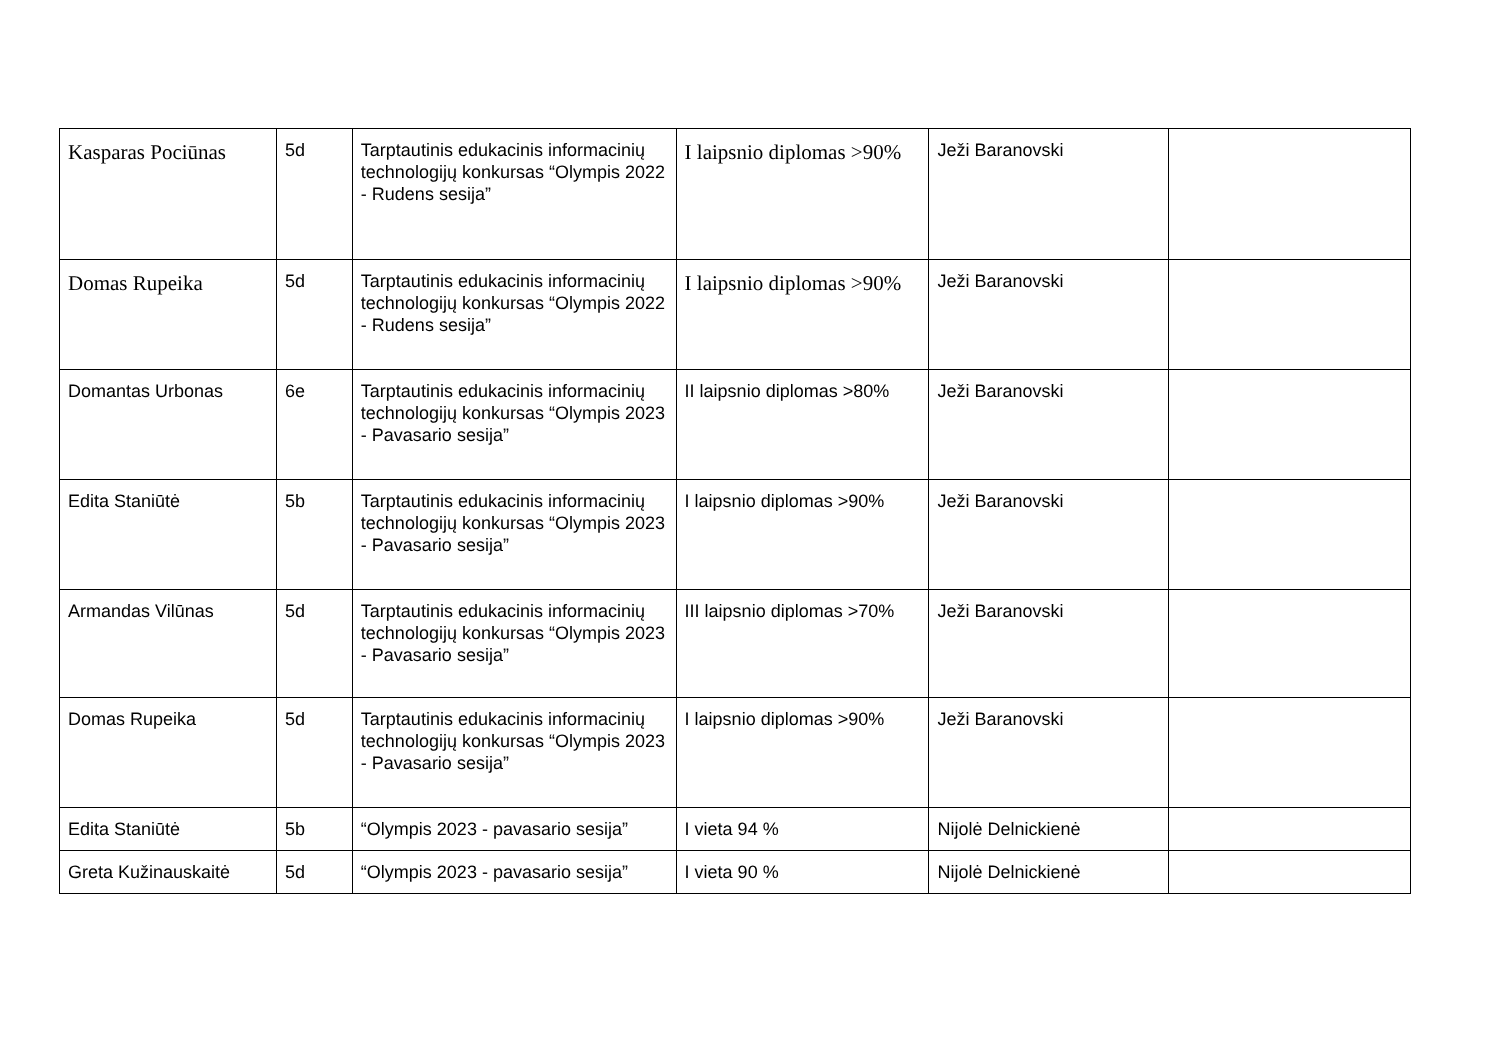| Kasparas Pociūnas | 5d | Tarptautinis edukacinis informacinių technologijų konkursas “Olympis 2022 - Rudens sesija” | I laipsnio diplomas >90% | Ježi Baranovski | |
| Domas Rupeika | 5d | Tarptautinis edukacinis informacinių technologijų konkursas “Olympis 2022 - Rudens sesija” | I laipsnio diplomas >90% | Ježi Baranovski | |
| Domantas Urbonas | 6e | Tarptautinis edukacinis informacinių technologijų konkursas “Olympis 2023 - Pavasario sesija” | II laipsnio diplomas >80% | Ježi Baranovski | |
| Edita Staniūtė | 5b | Tarptautinis edukacinis informacinių technologijų konkursas “Olympis 2023 - Pavasario sesija” | I laipsnio diplomas >90% | Ježi Baranovski | |
| Armandas Vilūnas | 5d | Tarptautinis edukacinis informacinių technologijų konkursas “Olympis 2023 - Pavasario sesija” | III laipsnio diplomas >70% | Ježi Baranovski | |
| Domas Rupeika | 5d | Tarptautinis edukacinis informacinių technologijų konkursas “Olympis 2023 - Pavasario sesija” | I laipsnio diplomas >90% | Ježi Baranovski | |
| Edita Staniūtė | 5b | “Olympis 2023 - pavasario sesija” | I vieta 94 % | Nijolė Delnickienė | |
| Greta Kužinauskaitė | 5d | “Olympis 2023 - pavasario sesija” | I vieta 90 % | Nijolė Delnickienė | |